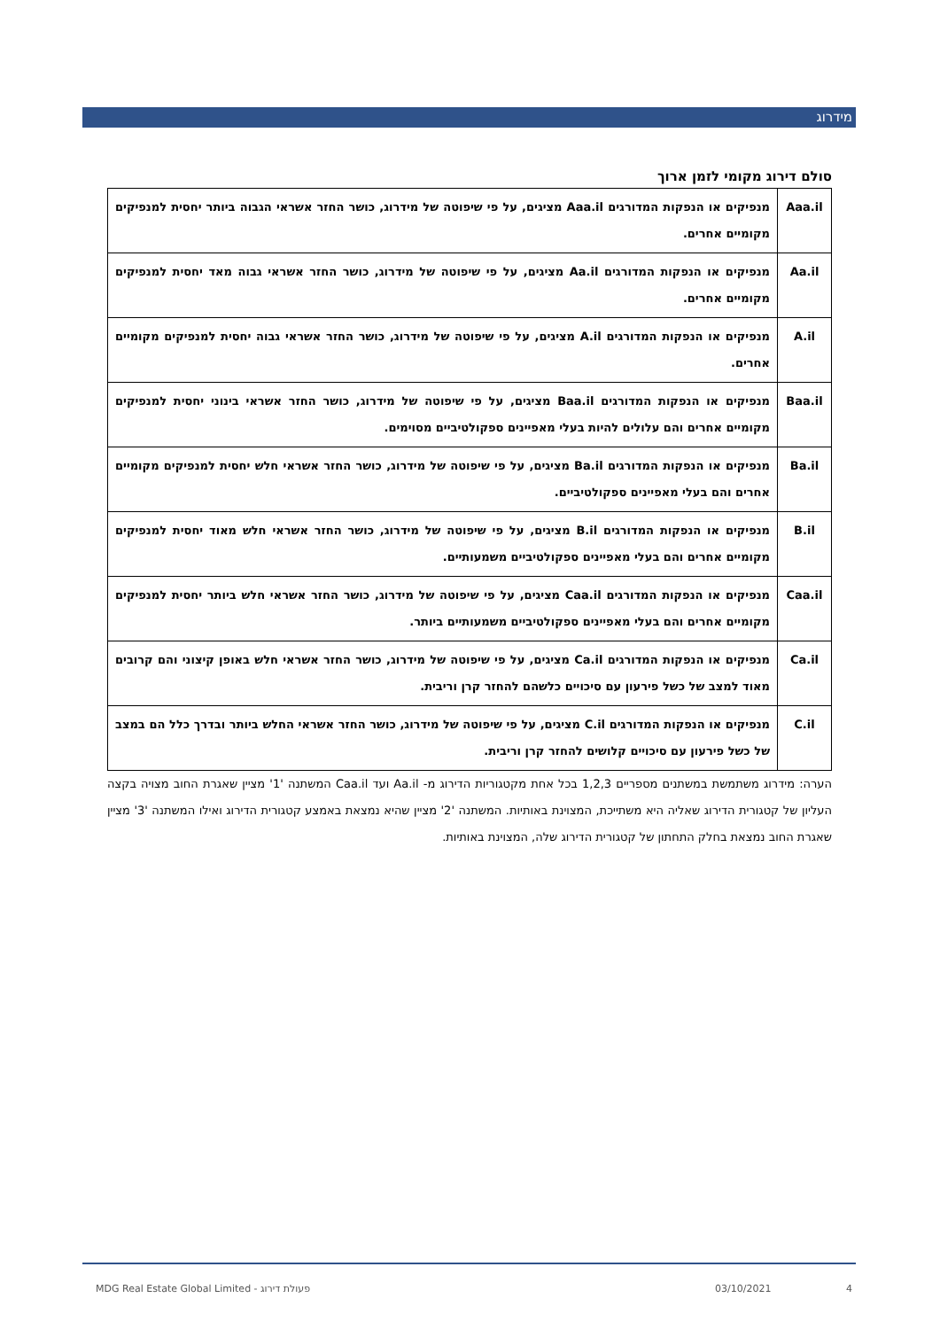מידרוג
סולם דירוג מקומי לזמן ארוך
| Aaa.il | מנפיקים או הנפקות המדורגים Aaa.il מציגים, על פי שיפוטה של מידרוג, כושר החזר אשראי הגבוה ביותר יחסית למנפיקים מקומיים אחרים. |
| Aa.il | מנפיקים או הנפקות המדורגים Aa.il מציגים, על פי שיפוטה של מידרוג, כושר החזר אשראי גבוה מאד יחסית למנפיקים מקומיים אחרים. |
| A.il | מנפיקים או הנפקות המדורגים A.il מציגים, על פי שיפוטה של מידרוג, כושר החזר אשראי גבוה יחסית למנפיקים מקומיים אחרים. |
| Baa.il | מנפיקים או הנפקות המדורגים Baa.il מציגים, על פי שיפוטה של מידרוג, כושר החזר אשראי בינוני יחסית למנפיקים מקומיים אחרים והם עלולים להיות בעלי מאפיינים ספקולטיביים מסוימים. |
| Ba.il | מנפיקים או הנפקות המדורגים Ba.il מציגים, על פי שיפוטה של מידרוג, כושר החזר אשראי חלש יחסית למנפיקים מקומיים אחרים והם בעלי מאפיינים ספקולטיביים. |
| B.il | מנפיקים או הנפקות המדורגים B.il מציגים, על פי שיפוטה של מידרוג, כושר החזר אשראי חלש מאוד יחסית למנפיקים מקומיים אחרים והם בעלי מאפיינים ספקולטיביים משמעותיים. |
| Caa.il | מנפיקים או הנפקות המדורגים Caa.il מציגים, על פי שיפוטה של מידרוג, כושר החזר אשראי חלש ביותר יחסית למנפיקים מקומיים אחרים והם בעלי מאפיינים ספקולטיביים משמעותיים ביותר. |
| Ca.il | מנפיקים או הנפקות המדורגים Ca.il מציגים, על פי שיפוטה של מידרוג, כושר החזר אשראי חלש באופן קיצוני והם קרובים מאוד למצב של כשל פירעון עם סיכויים כלשהם להחזר קרן וריבית. |
| C.il | מנפיקים או הנפקות המדורגים C.il מציגים, על פי שיפוטה של מידרוג, כושר החזר אשראי החלש ביותר ובדרך כלל הם במצב של כשל פירעון עם סיכויים קלושים להחזר קרן וריבית. |
הערה: מידרוג משתמשת במשתנים מספריים 1,2,3 בכל אחת מקטגוריות הדירוג מ- Aa.il ועד Caa.il המשתנה '1' מציין שאגרת החוב מצויה בקצה העליון של קטגורית הדירוג שאליה היא משתייכת, המצוינת באותיות. המשתנה '2' מציין שהיא נמצאת באמצע קטגורית הדירוג ואילו המשתנה '3' מציין שאגרת החוב נמצאת בחלק התחתון של קטגורית הדירוג שלה, המצוינת באותיות.
4
03/10/2021
MDG Real Estate Global Limited - פעולת דירוג